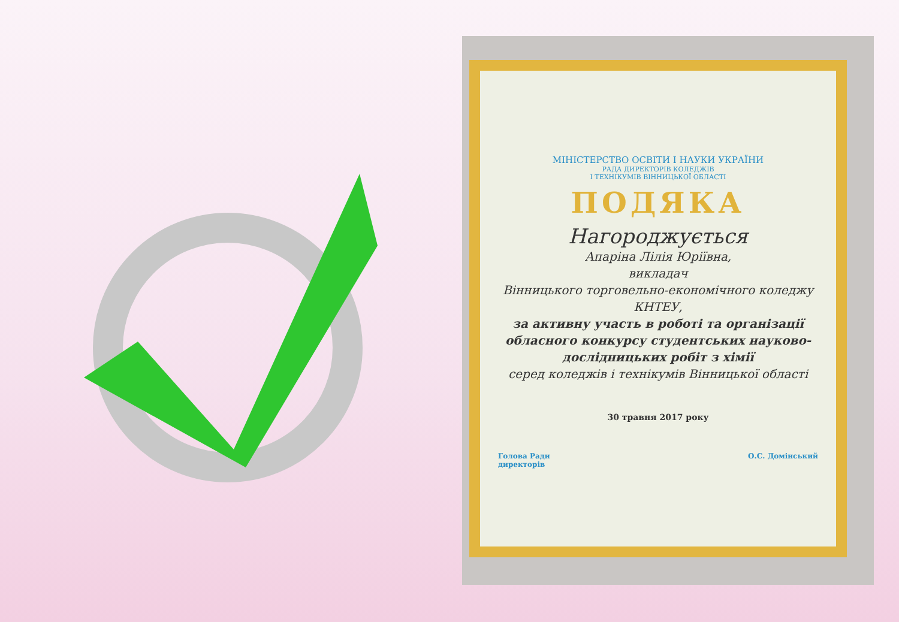МІНІСТЕРСТВО ОСВІТИ І НАУКИ УКРАЇНИ
РАДА ДИРЕКТОРІВ КОЛЕДЖІВ
І ТЕХНІКУМІВ ВІННИЦЬКОЇ ОБЛАСТІ
ПОДЯКА
Нагороджується
Апаріна Лілія Юріївна,
викладач
Вінницького торговельно-економічного коледжу КНТЕУ,
за активну участь в роботі та організації обласного конкурсу студентських науково-дослідницьких робіт з хімії
серед коледжів і технікумів Вінницької області
30 травня 2017 року
Голова Ради
директорів О.С. Домінський